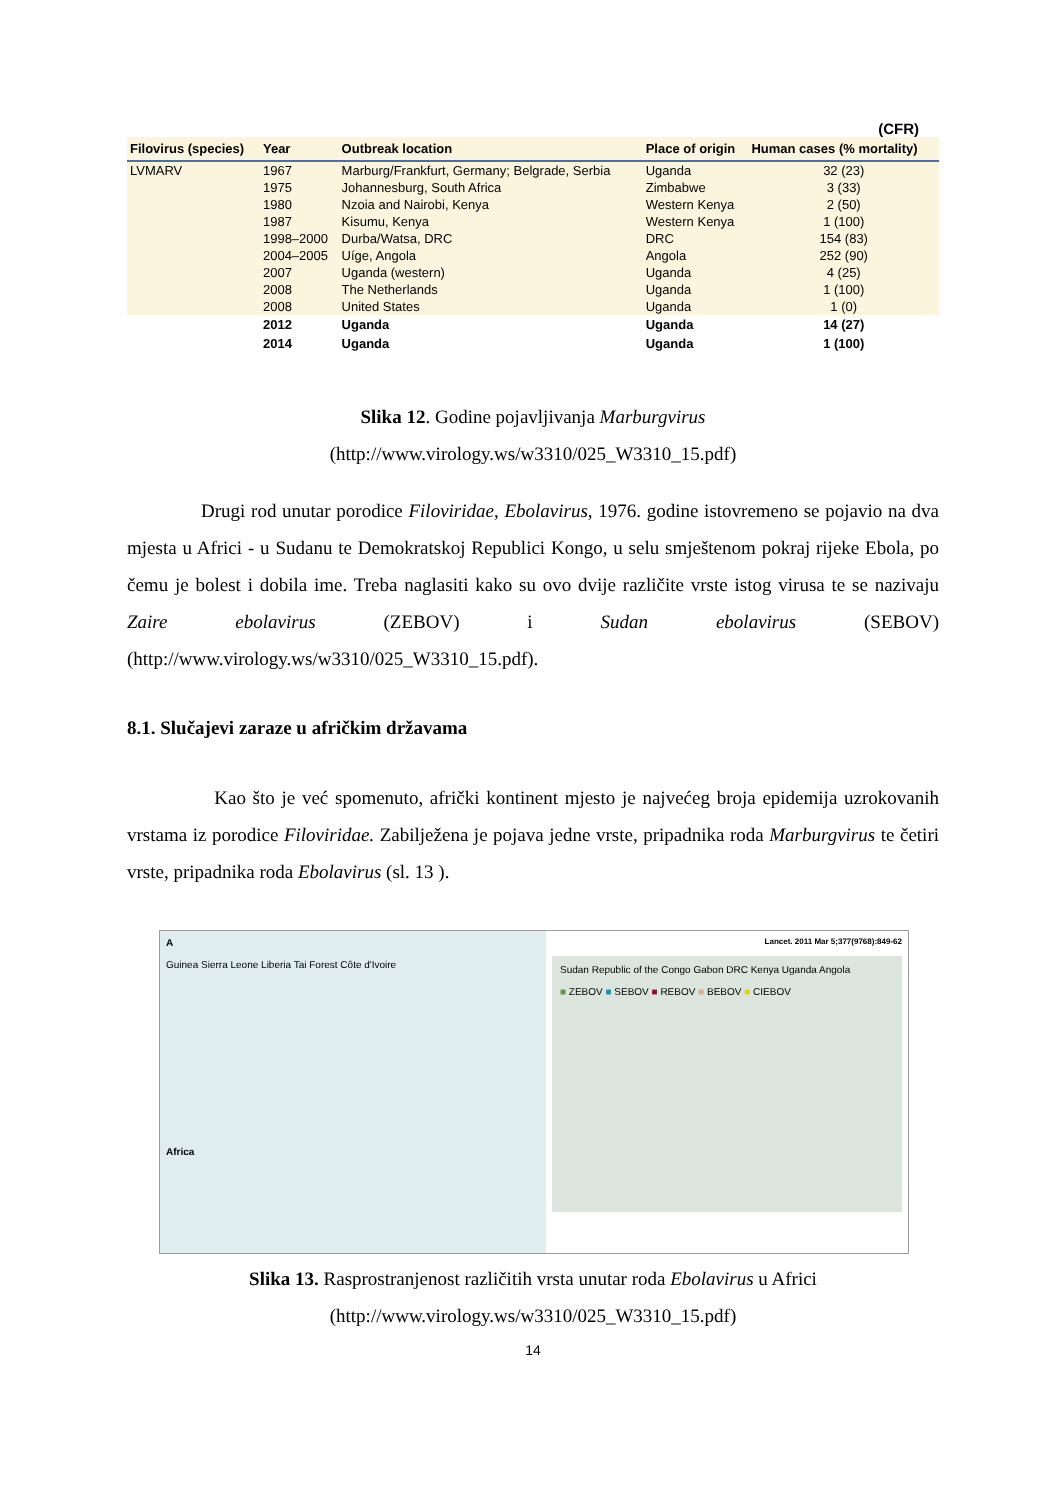(CFR)
| Filovirus (species) | Year | Outbreak location | Place of origin | Human cases (% mortality) |
| --- | --- | --- | --- | --- |
| LVMARV | 1967 | Marburg/Frankfurt, Germany; Belgrade, Serbia | Uganda | 32 (23) |
| | 1975 | Johannesburg, South Africa | Zimbabwe | 3 (33) |
| | 1980 | Nzoia and Nairobi, Kenya | Western Kenya | 2 (50) |
| | 1987 | Kisumu, Kenya | Western Kenya | 1 (100) |
| | 1998–2000 | Durba/Watsa, DRC | DRC | 154 (83) |
| | 2004–2005 | Uíge, Angola | Angola | 252 (90) |
| | 2007 | Uganda (western) | Uganda | 4 (25) |
| | 2008 | The Netherlands | Uganda | 1 (100) |
| | 2008 | United States | Uganda | 1 (0) |
| | 2012 | Uganda | Uganda | 14 (27) |
| | 2014 | Uganda | Uganda | 1 (100) |
Slika 12. Godine pojavljivanja Marburgvirus
(http://www.virology.ws/w3310/025_W3310_15.pdf)
Drugi rod unutar porodice Filoviridae, Ebolavirus, 1976. godine istovremeno se pojavio na dva mjesta u Africi - u Sudanu te Demokratskoj Republici Kongo, u selu smještenom pokraj rijeke Ebola, po čemu je bolest i dobila ime. Treba naglasiti kako su ovo dvije različite vrste istog virusa te se nazivaju Zaire ebolavirus (ZEBOV) i Sudan ebolavirus (SEBOV) (http://www.virology.ws/w3310/025_W3310_15.pdf).
8.1. Slučajevi zaraze u afričkim državama
Kao što je već spomenuto, afrički kontinent mjesto je najvećeg broja epidemija uzrokovanih vrstama iz porodice Filoviridae. Zabilježena je pojava jedne vrste, pripadnika roda Marburgvirus te četiri vrste, pripadnika roda Ebolavirus (sl. 13 ).
A
Guinea Sierra Leone Liberia Tai Forest Côte d'Ivoire
Africa
Lancet. 2011 Mar 5;377(9768):849-62
Sudan Republic of the Congo Gabon DRC Kenya Uganda Angola
■ ZEBOV ■ SEBOV ■ REBOV ■ BEBOV ■ CIEBOV
Slika 13. Rasprostranjenost različitih vrsta unutar roda Ebolavirus u Africi
(http://www.virology.ws/w3310/025_W3310_15.pdf)
14